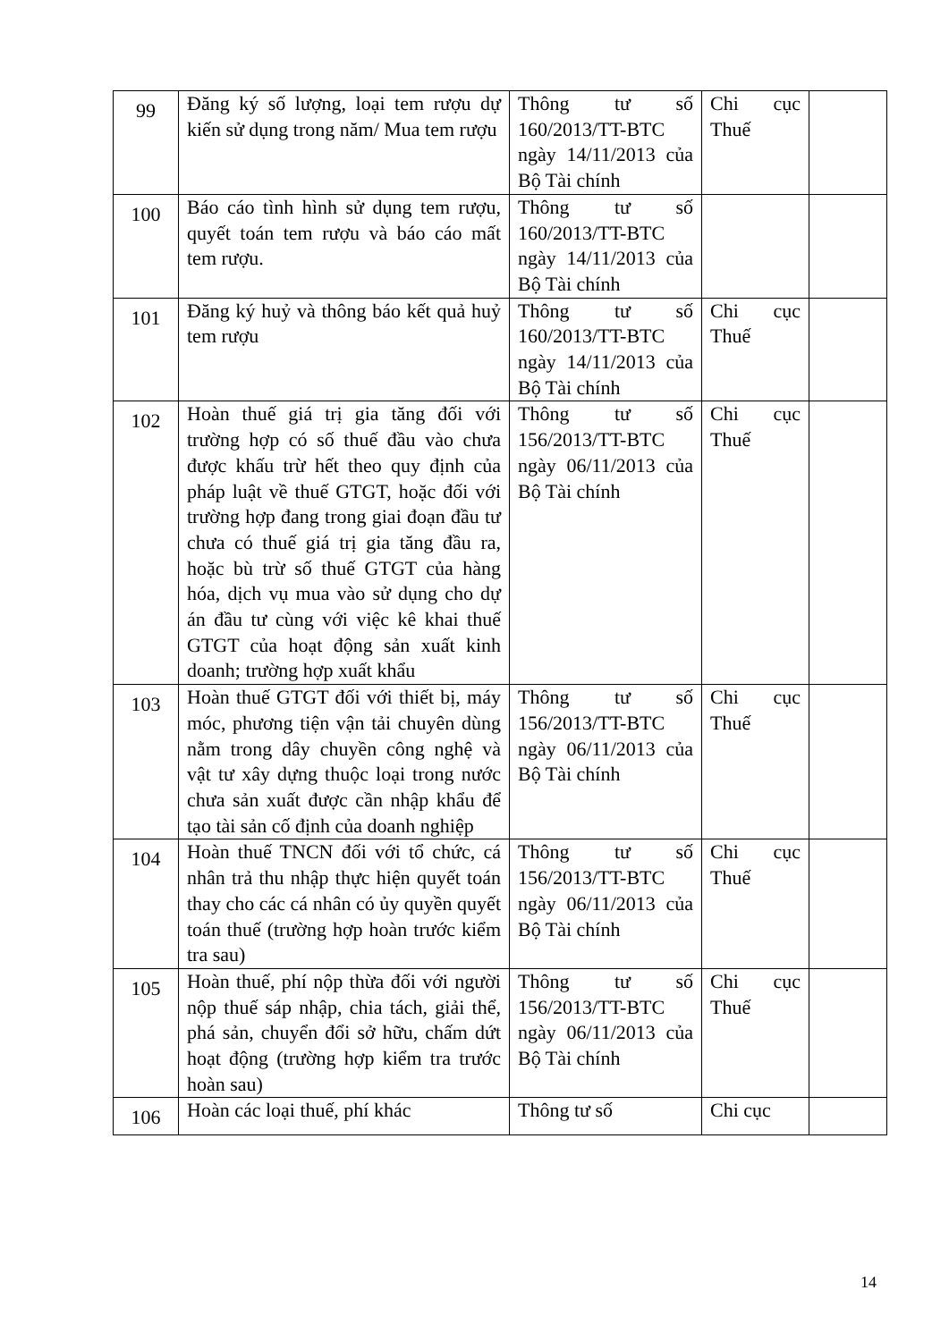| 99 | Đăng ký số lượng, loại tem rượu dự kiến sử dụng trong năm/ Mua tem rượu | Thông tư số 160/2013/TT-BTC ngày 14/11/2013 của Bộ Tài chính | Chi cục Thuế | |
| 100 | Báo cáo tình hình sử dụng tem rượu, quyết toán tem rượu và báo cáo mất tem rượu. | Thông tư số 160/2013/TT-BTC ngày 14/11/2013 của Bộ Tài chính | | |
| 101 | Đăng ký huỷ và thông báo kết quả huỷ tem rượu | Thông tư số 160/2013/TT-BTC ngày 14/11/2013 của Bộ Tài chính | Chi cục Thuế | |
| 102 | Hoàn thuế giá trị gia tăng đối với trường hợp có số thuế đầu vào chưa được khấu trừ hết theo quy định của pháp luật về thuế GTGT, hoặc đối với trường hợp đang trong giai đoạn đầu tư chưa có thuế giá trị gia tăng đầu ra, hoặc bù trừ số thuế GTGT của hàng hóa, dịch vụ mua vào sử dụng cho dự án đầu tư cùng với việc kê khai thuế GTGT của hoạt động sản xuất kinh doanh; trường hợp xuất khẩu | Thông tư số 156/2013/TT-BTC ngày 06/11/2013 của Bộ Tài chính | Chi cục Thuế | |
| 103 | Hoàn thuế GTGT đối với thiết bị, máy móc, phương tiện vận tải chuyên dùng nằm trong dây chuyền công nghệ và vật tư xây dựng thuộc loại trong nước chưa sản xuất được cần nhập khẩu để tạo tài sản cố định của doanh nghiệp | Thông tư số 156/2013/TT-BTC ngày 06/11/2013 của Bộ Tài chính | Chi cục Thuế | |
| 104 | Hoàn thuế TNCN đối với tổ chức, cá nhân trả thu nhập thực hiện quyết toán thay cho các cá nhân có ủy quyền quyết toán thuế (trường hợp hoàn trước kiểm tra sau) | Thông tư số 156/2013/TT-BTC ngày 06/11/2013 của Bộ Tài chính | Chi cục Thuế | |
| 105 | Hoàn thuế, phí nộp thừa đối với người nộp thuế sáp nhập, chia tách, giải thể, phá sản, chuyển đổi sở hữu, chấm dứt hoạt động (trường hợp kiểm tra trước hoàn sau) | Thông tư số 156/2013/TT-BTC ngày 06/11/2013 của Bộ Tài chính | Chi cục Thuế | |
| 106 | Hoàn các loại thuế, phí khác | Thông tư số | Chi cục | |
14